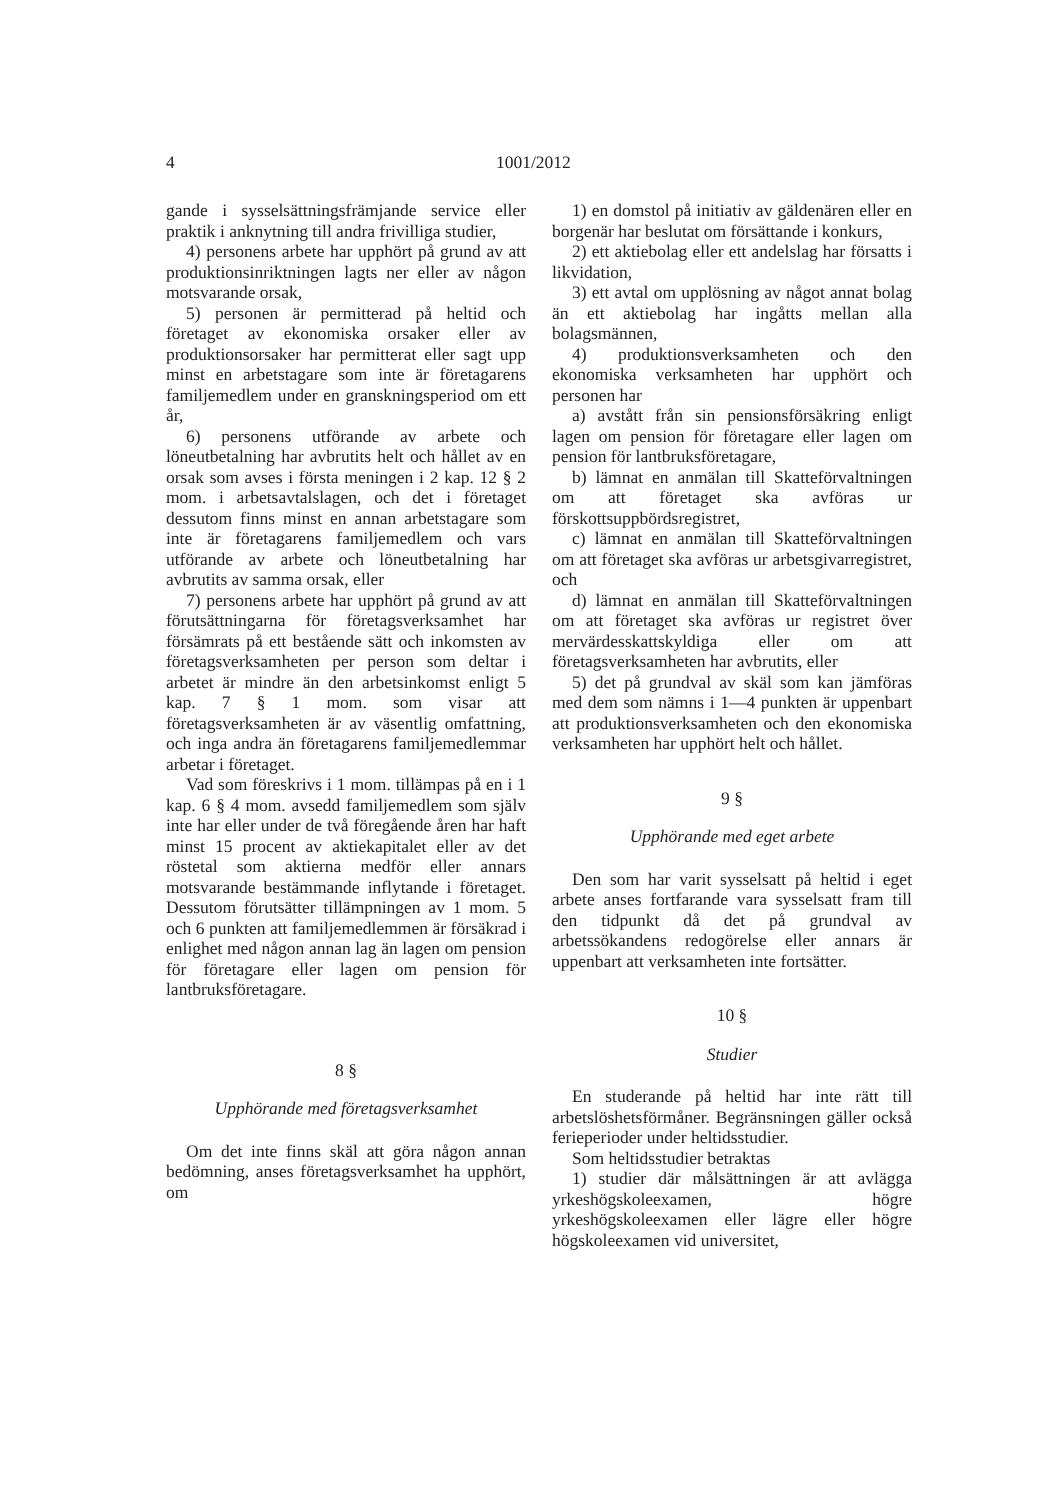4 1001/2012
gande i sysselsättningsfrämjande service eller praktik i anknytning till andra frivilliga studier,
4) personens arbete har upphört på grund av att produktionsinriktningen lagts ner eller av någon motsvarande orsak,
5) personen är permitterad på heltid och företaget av ekonomiska orsaker eller av produktionsorsaker har permitterat eller sagt upp minst en arbetstagare som inte är företagarens familjemedlem under en granskningsperiod om ett år,
6) personens utförande av arbete och löneutbetalning har avbrutits helt och hållet av en orsak som avses i första meningen i 2 kap. 12 § 2 mom. i arbetsavtalslagen, och det i företaget dessutom finns minst en annan arbetstagare som inte är företagarens familjemedlem och vars utförande av arbete och löneutbetalning har avbrutits av samma orsak, eller
7) personens arbete har upphört på grund av att förutsättningarna för företagsverksamhet har försämrats på ett bestående sätt och inkomsten av företagsverksamheten per person som deltar i arbetet är mindre än den arbetsinkomst enligt 5 kap. 7 § 1 mom. som visar att företagsverksamheten är av väsentlig omfattning, och inga andra än företagarens familjemedlemmar arbetar i företaget.
Vad som föreskrivs i 1 mom. tillämpas på en i 1 kap. 6 § 4 mom. avsedd familjemedlem som själv inte har eller under de två föregående åren har haft minst 15 procent av aktiekapitalet eller av det röstetal som aktierna medför eller annars motsvarande bestämmande inflytande i företaget. Dessutom förutsätter tillämpningen av 1 mom. 5 och 6 punkten att familjemedlemmen är försäkrad i enlighet med någon annan lag än lagen om pension för företagare eller lagen om pension för lantbruksföretagare.
8 §
Upphörande med företagsverksamhet
Om det inte finns skäl att göra någon annan bedömning, anses företagsverksamhet ha upphört, om
1) en domstol på initiativ av gäldenären eller en borgenär har beslutat om försättande i konkurs,
2) ett aktiebolag eller ett andelslag har försatts i likvidation,
3) ett avtal om upplösning av något annat bolag än ett aktiebolag har ingåtts mellan alla bolagsmännen,
4) produktionsverksamheten och den ekonomiska verksamheten har upphört och personen har
a) avstått från sin pensionsförsäkring enligt lagen om pension för företagare eller lagen om pension för lantbruksföretagare,
b) lämnat en anmälan till Skatteförvaltningen om att företaget ska avföras ur förskottsuppbördsregistret,
c) lämnat en anmälan till Skatteförvaltningen om att företaget ska avföras ur arbetsgivarregistret, och
d) lämnat en anmälan till Skatteförvaltningen om att företaget ska avföras ur registret över mervärdesskattskyldiga eller om att företagsverksamheten har avbrutits, eller
5) det på grundval av skäl som kan jämföras med dem som nämns i 1—4 punkten är uppenbart att produktionsverksamheten och den ekonomiska verksamheten har upphört helt och hållet.
9 §
Upphörande med eget arbete
Den som har varit sysselsatt på heltid i eget arbete anses fortfarande vara sysselsatt fram till den tidpunkt då det på grundval av arbetssökandens redogörelse eller annars är uppenbart att verksamheten inte fortsätter.
10 §
Studier
En studerande på heltid har inte rätt till arbetslöshetsförmåner. Begränsningen gäller också ferieperioder under heltidsstudier.
Som heltidsstudier betraktas
1) studier där målsättningen är att avlägga yrkeshögskoleexamen, högre yrkeshögskoleexamen eller lägre eller högre högskoleexamen vid universitet,